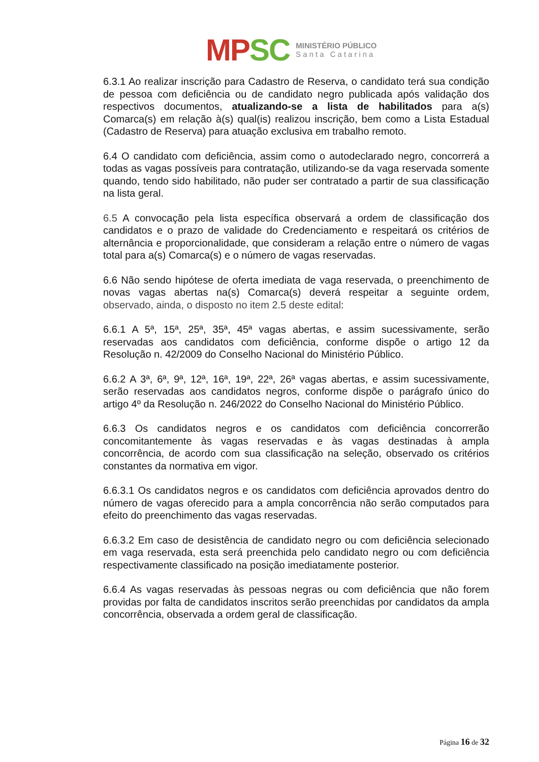MP SC
MINISTÉRIO PÚBLICO
Santa Catarina
6.3.1 Ao realizar inscrição para Cadastro de Reserva, o candidato terá sua condição de pessoa com deficiência ou de candidato negro publicada após validação dos respectivos documentos, atualizando-se a lista de habilitados para a(s) Comarca(s) em relação à(s) qual(is) realizou inscrição, bem como a Lista Estadual (Cadastro de Reserva) para atuação exclusiva em trabalho remoto.
6.4 O candidato com deficiência, assim como o autodeclarado negro, concorrerá a todas as vagas possíveis para contratação, utilizando-se da vaga reservada somente quando, tendo sido habilitado, não puder ser contratado a partir de sua classificação na lista geral.
6.5 A convocação pela lista específica observará a ordem de classificação dos candidatos e o prazo de validade do Credenciamento e respeitará os critérios de alternância e proporcionalidade, que consideram a relação entre o número de vagas total para a(s) Comarca(s) e o número de vagas reservadas.
6.6 Não sendo hipótese de oferta imediata de vaga reservada, o preenchimento de novas vagas abertas na(s) Comarca(s) deverá respeitar a seguinte ordem, observado, ainda, o disposto no item 2.5 deste edital:
6.6.1 A 5ª, 15ª, 25ª, 35ª, 45ª vagas abertas, e assim sucessivamente, serão reservadas aos candidatos com deficiência, conforme dispõe o artigo 12 da Resolução n. 42/2009 do Conselho Nacional do Ministério Público.
6.6.2 A 3ª, 6ª, 9ª, 12ª, 16ª, 19ª, 22ª, 26ª vagas abertas, e assim sucessivamente, serão reservadas aos candidatos negros, conforme dispõe o parágrafo único do artigo 4º da Resolução n. 246/2022 do Conselho Nacional do Ministério Público.
6.6.3 Os candidatos negros e os candidatos com deficiência concorrerão concomitantemente às vagas reservadas e às vagas destinadas à ampla concorrência, de acordo com sua classificação na seleção, observado os critérios constantes da normativa em vigor.
6.6.3.1 Os candidatos negros e os candidatos com deficiência aprovados dentro do número de vagas oferecido para a ampla concorrência não serão computados para efeito do preenchimento das vagas reservadas.
6.6.3.2 Em caso de desistência de candidato negro ou com deficiência selecionado em vaga reservada, esta será preenchida pelo candidato negro ou com deficiência respectivamente classificado na posição imediatamente posterior.
6.6.4 As vagas reservadas às pessoas negras ou com deficiência que não forem providas por falta de candidatos inscritos serão preenchidas por candidatos da ampla concorrência, observada a ordem geral de classificação.
Página 16 de 32